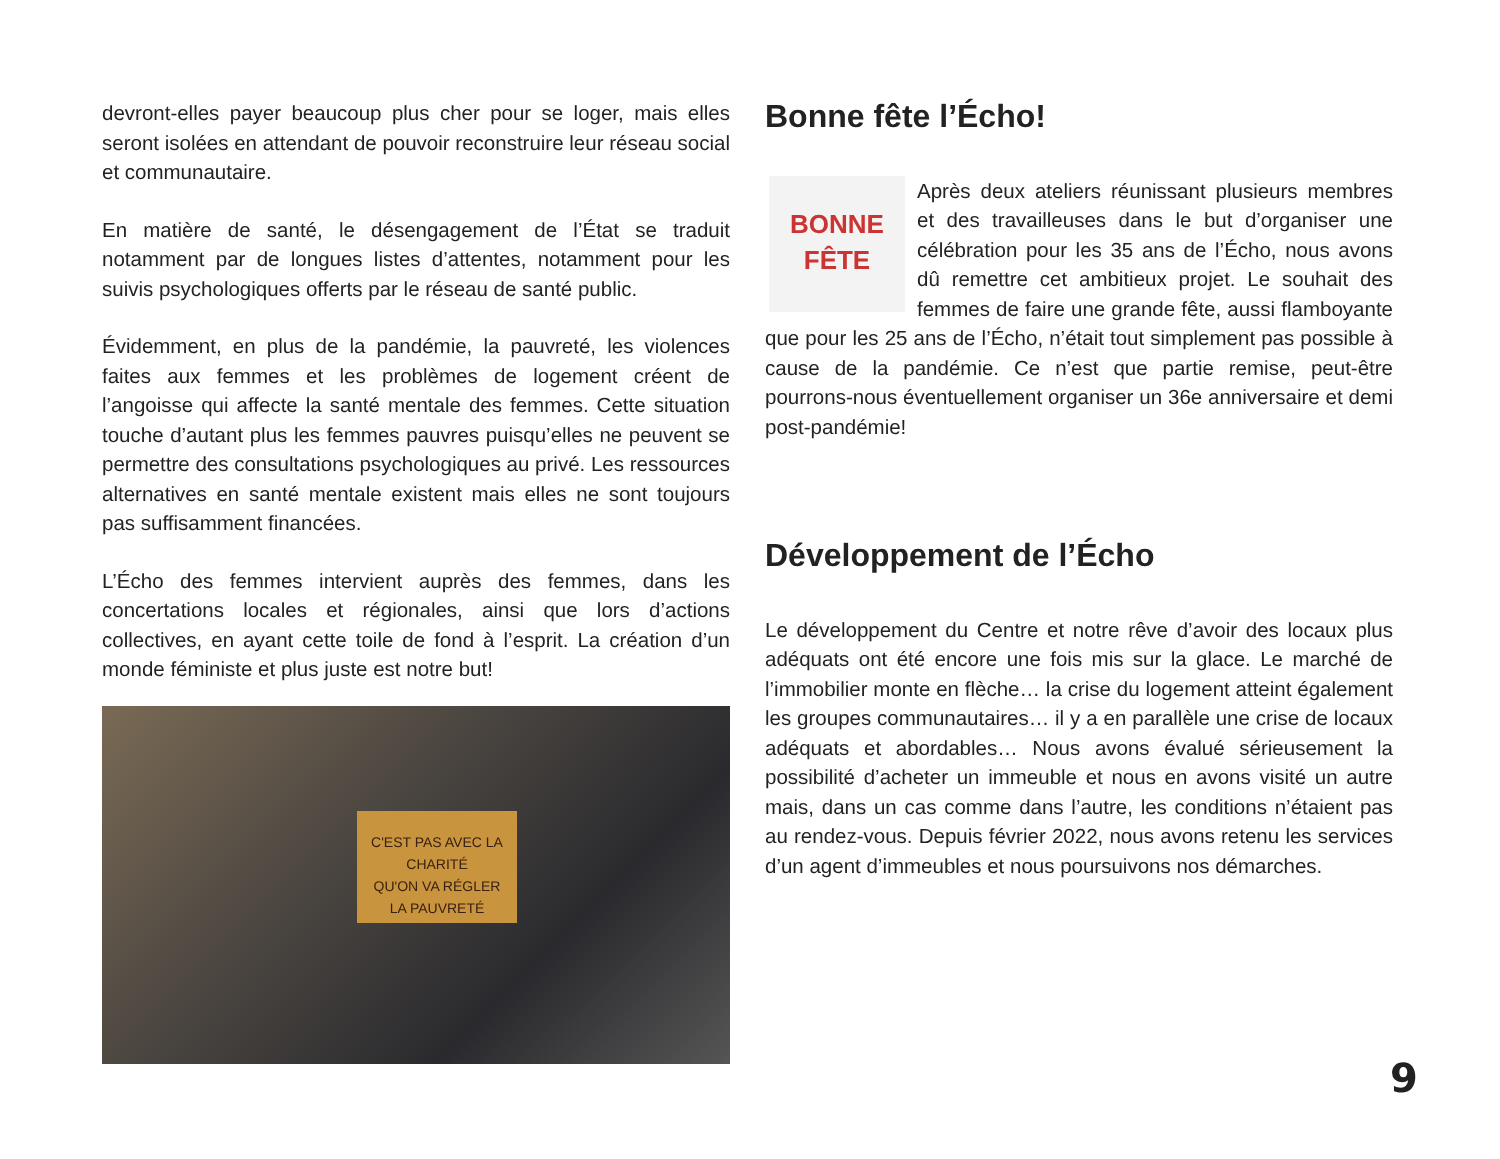devront-elles payer beaucoup plus cher pour se loger, mais elles seront isolées en attendant de pouvoir reconstruire leur réseau social et communautaire.
En matière de santé, le désengagement de l’État se traduit notamment par de longues listes d’attentes, notamment pour les suivis psychologiques offerts par le réseau de santé public.
Évidemment, en plus de la pandémie, la pauvreté, les violences faites aux femmes et les problèmes de logement créent de l’angoisse qui affecte la santé mentale des femmes. Cette situation touche d’autant plus les femmes pauvres puisqu’elles ne peuvent se permettre des consultations psychologiques au privé. Les ressources alternatives en santé mentale existent mais elles ne sont toujours pas suffisamment financées.
L’Écho des femmes intervient auprès des femmes, dans les concertations locales et régionales, ainsi que lors d’actions collectives, en ayant cette toile de fond à l’esprit. La création d’un monde féministe et plus juste est notre but!
C'EST PAS AVEC LA CHARITÉ
QU'ON VA RÉGLER
LA PAUVRETÉ
Bonne fête l’Écho!
BONNE
FÊTE Après deux ateliers réunissant plusieurs membres et des travailleuses dans le but d’organiser une célébration pour les 35 ans de l’Écho, nous avons dû remettre cet ambitieux projet. Le souhait des femmes de faire une grande fête, aussi flamboyante que pour les 25 ans de l’Écho, n’était tout simplement pas possible à cause de la pandémie. Ce n’est que partie remise, peut-être pourrons-nous éventuellement organiser un 36e anniversaire et demi post-pandémie!
Développement de l’Écho
Le développement du Centre et notre rêve d’avoir des locaux plus adéquats ont été encore une fois mis sur la glace. Le marché de l’immobilier monte en flèche… la crise du logement atteint également les groupes communautaires… il y a en parallèle une crise de locaux adéquats et abordables… Nous avons évalué sérieusement la possibilité d’acheter un immeuble et nous en avons visité un autre mais, dans un cas comme dans l’autre, les conditions n’étaient pas au rendez-vous. Depuis février 2022, nous avons retenu les services d’un agent d’immeubles et nous poursuivons nos démarches.
9